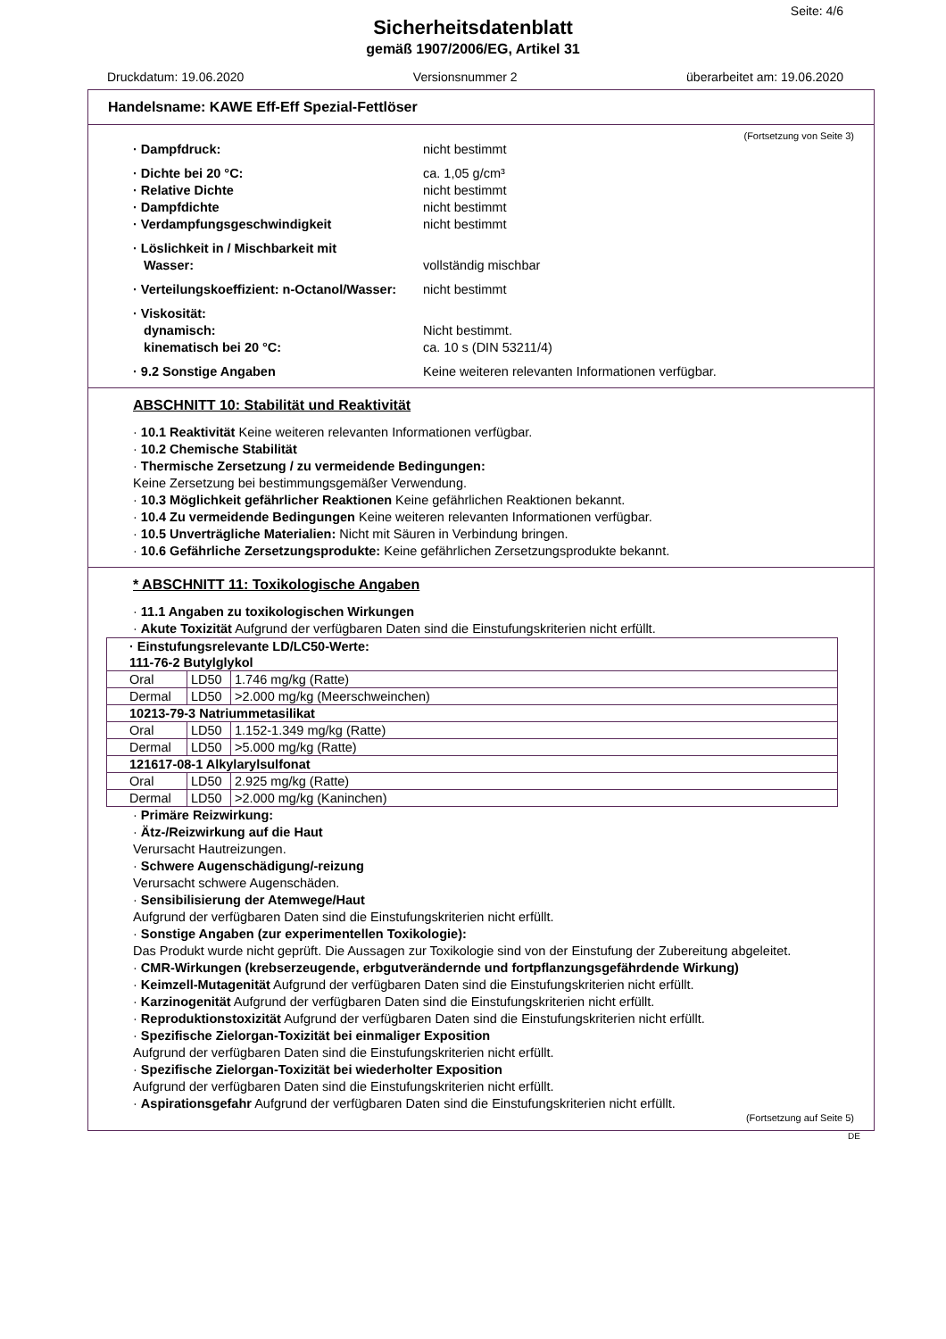Seite: 4/6
Sicherheitsdatenblatt
gemäß 1907/2006/EG, Artikel 31
Druckdatum: 19.06.2020 Versionsnummer 2 überarbeitet am: 19.06.2020
Handelsname: KAWE Eff-Eff Spezial-Fettlöser
(Fortsetzung von Seite 3)
· Dampfdruck: nicht bestimmt
· Dichte bei 20 °C: ca. 1,05 g/cm³
· Relative Dichte nicht bestimmt
· Dampfdichte nicht bestimmt
· Verdampfungsgeschwindigkeit nicht bestimmt
· Löslichkeit in / Mischbarkeit mit
Wasser: vollständig mischbar
· Verteilungskoeffizient: n-Octanol/Wasser: nicht bestimmt
· Viskosität:
dynamisch: Nicht bestimmt.
kinematisch bei 20 °C: ca. 10 s (DIN 53211/4)
· 9.2 Sonstige Angaben Keine weiteren relevanten Informationen verfügbar.
ABSCHNITT 10: Stabilität und Reaktivität
· 10.1 Reaktivität Keine weiteren relevanten Informationen verfügbar.
· 10.2 Chemische Stabilität
· Thermische Zersetzung / zu vermeidende Bedingungen:
Keine Zersetzung bei bestimmungsgemäßer Verwendung.
· 10.3 Möglichkeit gefährlicher Reaktionen Keine gefährlichen Reaktionen bekannt.
· 10.4 Zu vermeidende Bedingungen Keine weiteren relevanten Informationen verfügbar.
· 10.5 Unverträgliche Materialien: Nicht mit Säuren in Verbindung bringen.
· 10.6 Gefährliche Zersetzungsprodukte: Keine gefährlichen Zersetzungsprodukte bekannt.
* ABSCHNITT 11: Toxikologische Angaben
· 11.1 Angaben zu toxikologischen Wirkungen
· Akute Toxizität Aufgrund der verfügbaren Daten sind die Einstufungskriterien nicht erfüllt.
| · Einstufungsrelevante LD/LC50-Werte: | | |
| --- | --- | --- |
| 111-76-2 Butylglykol | | |
| Oral | LD50 | 1.746 mg/kg (Ratte) |
| Dermal | LD50 | >2.000 mg/kg (Meerschweinchen) |
| 10213-79-3 Natriummetasilikat | | |
| Oral | LD50 | 1.152-1.349 mg/kg (Ratte) |
| Dermal | LD50 | >5.000 mg/kg (Ratte) |
| 121617-08-1 Alkylarylsulfonat | | |
| Oral | LD50 | 2.925 mg/kg (Ratte) |
| Dermal | LD50 | >2.000 mg/kg (Kaninchen) |
· Primäre Reizwirkung:
· Ätz-/Reizwirkung auf die Haut
Verursacht Hautreizungen.
· Schwere Augenschädigung/-reizung
Verursacht schwere Augenschäden.
· Sensibilisierung der Atemwege/Haut
Aufgrund der verfügbaren Daten sind die Einstufungskriterien nicht erfüllt.
· Sonstige Angaben (zur experimentellen Toxikologie):
Das Produkt wurde nicht geprüft. Die Aussagen zur Toxikologie sind von der Einstufung der Zubereitung abgeleitet.
· CMR-Wirkungen (krebserzeugende, erbgutverändernde und fortpflanzungsgefährdende Wirkung)
· Keimzell-Mutagenität Aufgrund der verfügbaren Daten sind die Einstufungskriterien nicht erfüllt.
· Karzinogenität Aufgrund der verfügbaren Daten sind die Einstufungskriterien nicht erfüllt.
· Reproduktionstoxizität Aufgrund der verfügbaren Daten sind die Einstufungskriterien nicht erfüllt.
· Spezifische Zielorgan-Toxizität bei einmaliger Exposition
Aufgrund der verfügbaren Daten sind die Einstufungskriterien nicht erfüllt.
· Spezifische Zielorgan-Toxizität bei wiederholter Exposition
Aufgrund der verfügbaren Daten sind die Einstufungskriterien nicht erfüllt.
· Aspirationsgefahr Aufgrund der verfügbaren Daten sind die Einstufungskriterien nicht erfüllt.
(Fortsetzung auf Seite 5)
DE